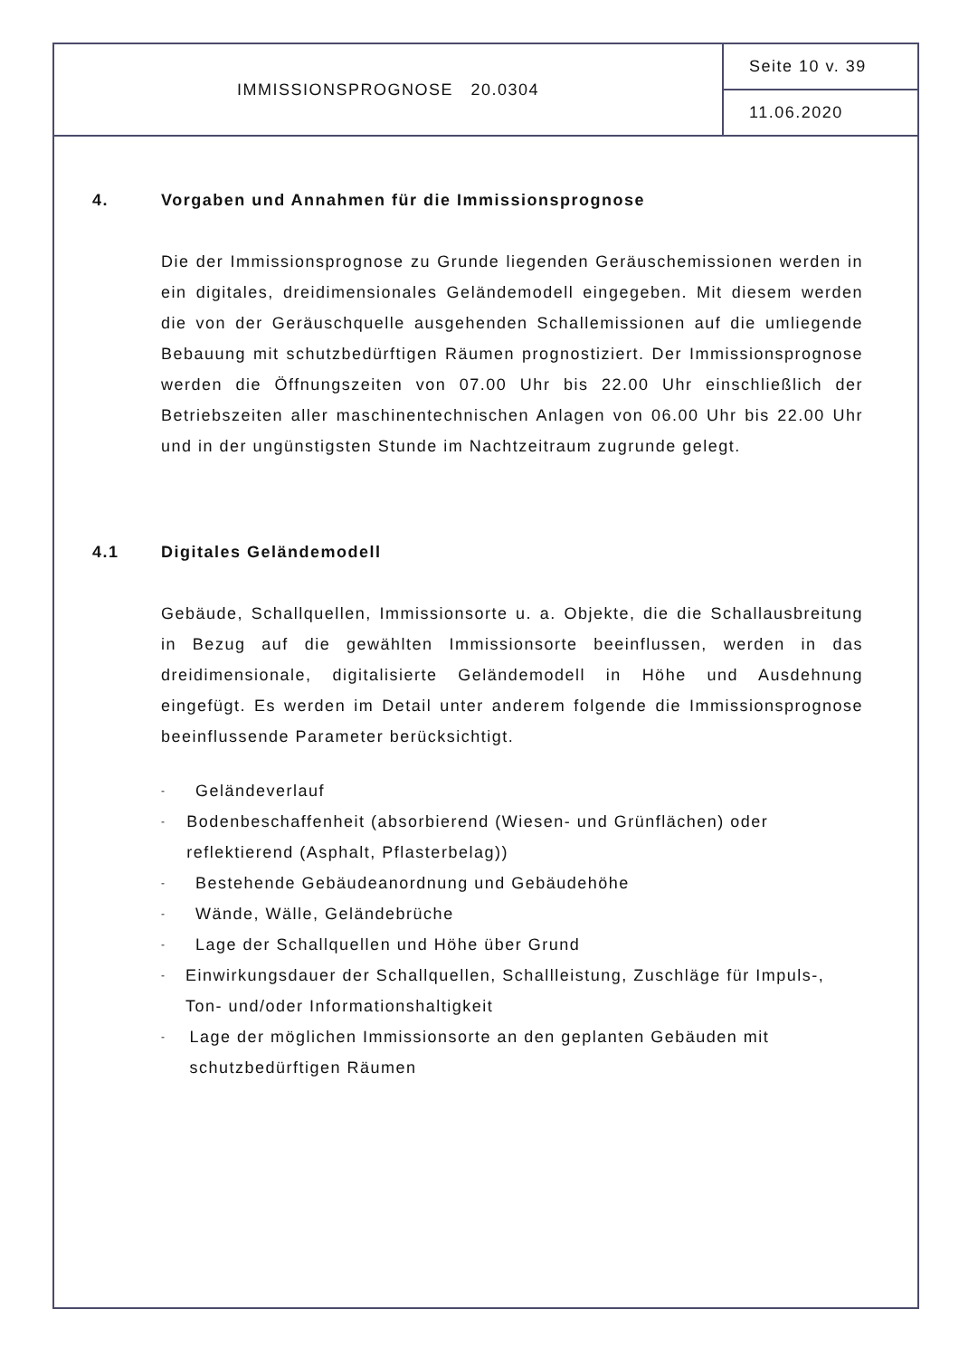IMMISSIONSPROGNOSE 20.0304
Seite 10 v. 39
11.06.2020
4. Vorgaben und Annahmen für die Immissionsprognose
Die der Immissionsprognose zu Grunde liegenden Geräuschemissionen werden in ein digitales, dreidimensionales Geländemodell eingegeben. Mit diesem werden die von der Geräuschquelle ausgehenden Schallemissionen auf die umliegende Bebauung mit schutzbedürftigen Räumen prognostiziert. Der Immissionsprognose werden die Öffnungszeiten von 07.00 Uhr bis 22.00 Uhr einschließlich der Betriebszeiten aller maschinentechnischen Anlagen von 06.00 Uhr bis 22.00 Uhr und in der ungünstigsten Stunde im Nachtzeitraum zugrunde gelegt.
4.1 Digitales Geländemodell
Gebäude, Schallquellen, Immissionsorte u. a. Objekte, die die Schallausbreitung in Bezug auf die gewählten Immissionsorte beeinflussen, werden in das dreidimensionale, digitalisierte Geländemodell in Höhe und Ausdehnung eingefügt. Es werden im Detail unter anderem folgende die Immissionsprognose beeinflussende Parameter berücksichtigt.
- Geländeverlauf
- Bodenbeschaffenheit (absorbierend (Wiesen- und Grünflächen) oder reflektierend (Asphalt, Pflasterbelag))
- Bestehende Gebäudeanordnung und Gebäudehöhe
- Wände, Wälle, Geländebrüche
- Lage der Schallquellen und Höhe über Grund
- Einwirkungsdauer der Schallquellen, Schallleistung, Zuschläge für Impuls-, Ton- und/oder Informationshaltigkeit
- Lage der möglichen Immissionsorte an den geplanten Gebäuden mit schutzbedürftigen Räumen